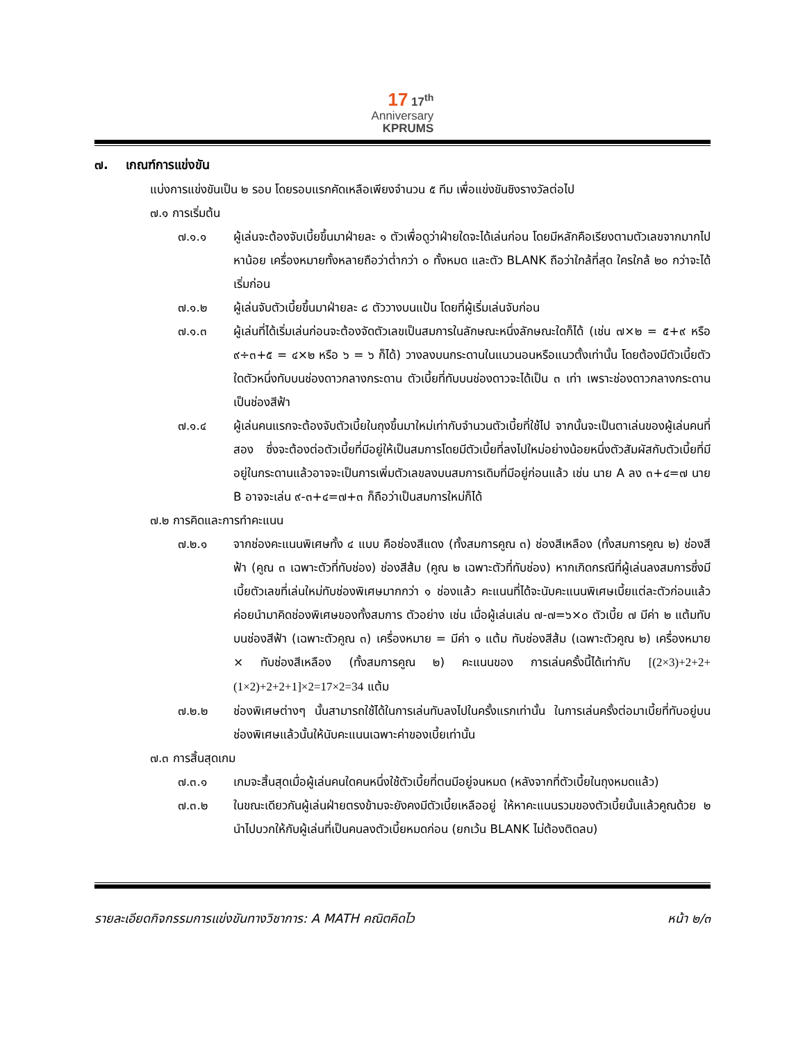17 17<sup>th</sup>
Anniversary
KPRUMS
๗. เกณฑ์การแข่งขัน
แบ่งการแข่งขันเป็น ๒ รอบ โดยรอบแรกคัดเหลือเพียงจำนวน ๕ ทีม เพื่อแข่งขันชิงรางวัลต่อไป
๗.๑ การเริ่มต้น
๗.๑.๑ ผู้เล่นจะต้องจับเบี้ยขึ้นมาฝ่ายละ ๑ ตัวเพื่อดูว่าฝ่ายใดจะได้เล่นก่อน โดยมีหลักคือเรียงตามตัวเลขจากมากไปหาน้อย เครื่องหมายทั้งหลายถือว่าต่ำกว่า ๐ ทั้งหมด และตัว BLANK ถือว่าใกล้ที่สุด ใครใกล้ ๒๐ กว่าจะได้เริ่มก่อน
๗.๑.๒ ผู้เล่นจับตัวเบี้ยขึ้นมาฝ่ายละ ๘ ตัววางบนแป้น โดยที่ผู้เริ่มเล่นจับก่อน
๗.๑.๓ ผู้เล่นที่ได้เริ่มเล่นก่อนจะต้องจัดตัวเลขเป็นสมการในลักษณะหนึ่งลักษณะใดก็ได้ (เช่น ๗×๒ = ๕+๙ หรือ ๙÷๓+๕ = ๔×๒ หรือ ๖ = ๖ ก็ได้) วางลงบนกระดานในแนวนอนหรือแนวตั้งเท่านั้น โดยต้องมีตัวเบี้ยตัวใดตัวหนึ่งทับบนช่องดาวกลางกระดาน ตัวเบี้ยที่ทับบนช่องดาวจะได้เป็น ๓ เท่า เพราะช่องดาวกลางกระดานเป็นช่องสีฟ้า
๗.๑.๔ ผู้เล่นคนแรกจะต้องจับตัวเบี้ยในถุงขึ้นมาใหม่เท่ากับจำนวนตัวเบี้ยที่ใช้ไป จากนั้นจะเป็นตาเล่นของผู้เล่นคนที่สอง ซึ่งจะต้องต่อตัวเบี้ยที่มีอยู่ให้เป็นสมการโดยมีตัวเบี้ยที่ลงไปใหม่อย่างน้อยหนึ่งตัวสัมผัสกับตัวเบี้ยที่มีอยู่ในกระดานแล้วอาจจะเป็นการเพิ่มตัวเลขลงบนสมการเดิมที่มีอยู่ก่อนแล้ว เช่น นาย A ลง ๓+๔=๗ นาย B อาจจะเล่น ๙-๓+๔=๗+๓ ก็ถือว่าเป็นสมการใหม่ก็ได้
๗.๒ การคิดและการทำคะแนน
๗.๒.๑ จากช่องคะแนนพิเศษทั้ง ๔ แบบ คือช่องสีแดง (ทั้งสมการคูณ ๓) ช่องสีเหลือง (ทั้งสมการคูณ ๒) ช่องสีฟ้า (คูณ ๓ เฉพาะตัวที่ทับช่อง) ช่องสีส้ม (คูณ ๒ เฉพาะตัวที่ทับช่อง) หากเกิดกรณีที่ผู้เล่นลงสมการซึ่งมีเบี้ยตัวเลขที่เล่นใหม่ทับช่องพิเศษมากกว่า ๑ ช่องแล้ว คะแนนที่ได้จะนับคะแนนพิเศษเบี้ยแต่ละตัวก่อนแล้วค่อยนำมาคิดช่องพิเศษของทั้งสมการ ตัวอย่าง เช่น เมื่อผู้เล่นเล่น ๗-๗=๖×๐ ตัวเบี้ย ๗ มีค่า ๒ แต้มทับบนช่องสีฟ้า (เฉพาะตัวคูณ ๓) เครื่องหมาย = มีค่า ๑ แต้ม ทับช่องสีส้ม (เฉพาะตัวคูณ ๒) เครื่องหมาย × ทับช่องสีเหลือง (ทั้งสมการคูณ ๒) คะแนนของ การเล่นครั้งนี้ได้เท่ากับ [(2×3)+2+2+(1×2)+2+2+1]×2=17×2=34 แต้ม
๗.๒.๒ ช่องพิเศษต่างๆ นั้นสามารถใช้ได้ในการเล่นทับลงไปในครั้งแรกเท่านั้น ในการเล่นครั้งต่อมาเบี้ยที่ทับอยู่บนช่องพิเศษแล้วนั้นให้นับคะแนนเฉพาะค่าของเบี้ยเท่านั้น
๗.๓ การสิ้นสุดเกม
๗.๓.๑ เกมจะสิ้นสุดเมื่อผู้เล่นคนใดคนหนึ่งใช้ตัวเบี้ยที่ตนมีอยู่จนหมด (หลังจากที่ตัวเบี้ยในถุงหมดแล้ว)
๗.๓.๒ ในขณะเดียวกันผู้เล่นฝ่ายตรงข้ามจะยังคงมีตัวเบี้ยเหลืออยู่ ให้หาคะแนนรวมของตัวเบี้ยนั้นแล้วคูณด้วย ๒ นำไปบวกให้กับผู้เล่นที่เป็นคนลงตัวเบี้ยหมดก่อน (ยกเว้น BLANK ไม่ต้องติดลบ)
รายละเอียดกิจกรรมการแข่งขันทางวิชาการ: A MATH คณิตคิดไว หน้า ๒/๓